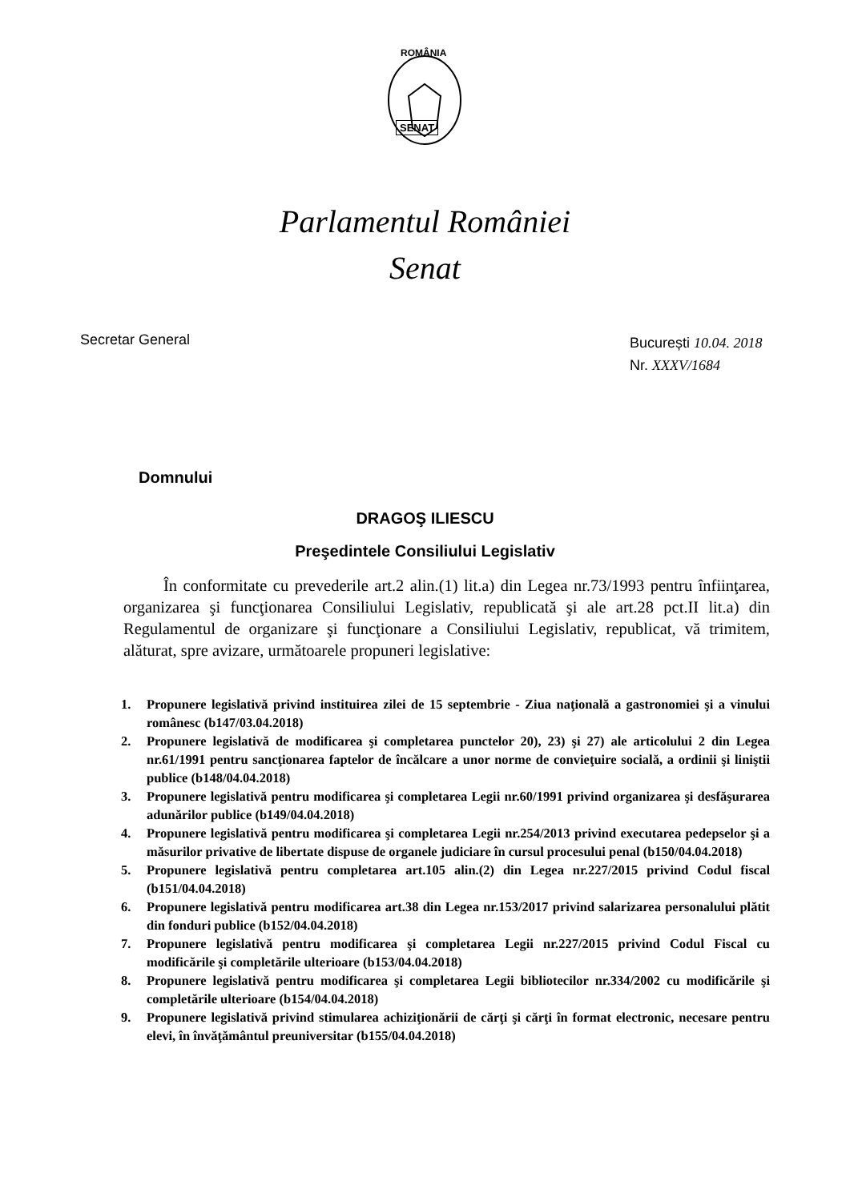ROMÂNIA
SENAT
Parlamentul României
Senat
Secretar General
București 10.04. 2018
Nr. XXXV/1684
Domnului
DRAGOŞ ILIESCU
Preşedintele Consiliului Legislativ
În conformitate cu prevederile art.2 alin.(1) lit.a) din Legea nr.73/1993 pentru înfiinţarea, organizarea şi funcţionarea Consiliului Legislativ, republicată şi ale art.28 pct.II lit.a) din Regulamentul de organizare şi funcţionare a Consiliului Legislativ, republicat, vă trimitem, alăturat, spre avizare, următoarele propuneri legislative:
1. Propunere legislativă privind instituirea zilei de 15 septembrie - Ziua naţională a gastronomiei şi a vinului românesc (b147/03.04.2018)
2. Propunere legislativă de modificarea şi completarea punctelor 20), 23) şi 27) ale articolului 2 din Legea nr.61/1991 pentru sancţionarea faptelor de încălcare a unor norme de convieţuire socială, a ordinii şi liniştii publice (b148/04.04.2018)
3. Propunere legislativă pentru modificarea şi completarea Legii nr.60/1991 privind organizarea şi desfăşurarea adunărilor publice (b149/04.04.2018)
4. Propunere legislativă pentru modificarea şi completarea Legii nr.254/2013 privind executarea pedepselor şi a măsurilor privative de libertate dispuse de organele judiciare în cursul procesului penal (b150/04.04.2018)
5. Propunere legislativă pentru completarea art.105 alin.(2) din Legea nr.227/2015 privind Codul fiscal (b151/04.04.2018)
6. Propunere legislativă pentru modificarea art.38 din Legea nr.153/2017 privind salarizarea personalului plătit din fonduri publice (b152/04.04.2018)
7. Propunere legislativă pentru modificarea şi completarea Legii nr.227/2015 privind Codul Fiscal cu modificările şi completările ulterioare (b153/04.04.2018)
8. Propunere legislativă pentru modificarea şi completarea Legii bibliotecilor nr.334/2002 cu modificările şi completările ulterioare (b154/04.04.2018)
9. Propunere legislativă privind stimularea achiziţionării de cărţi şi cărţi în format electronic, necesare pentru elevi, în învăţământul preuniversitar (b155/04.04.2018)